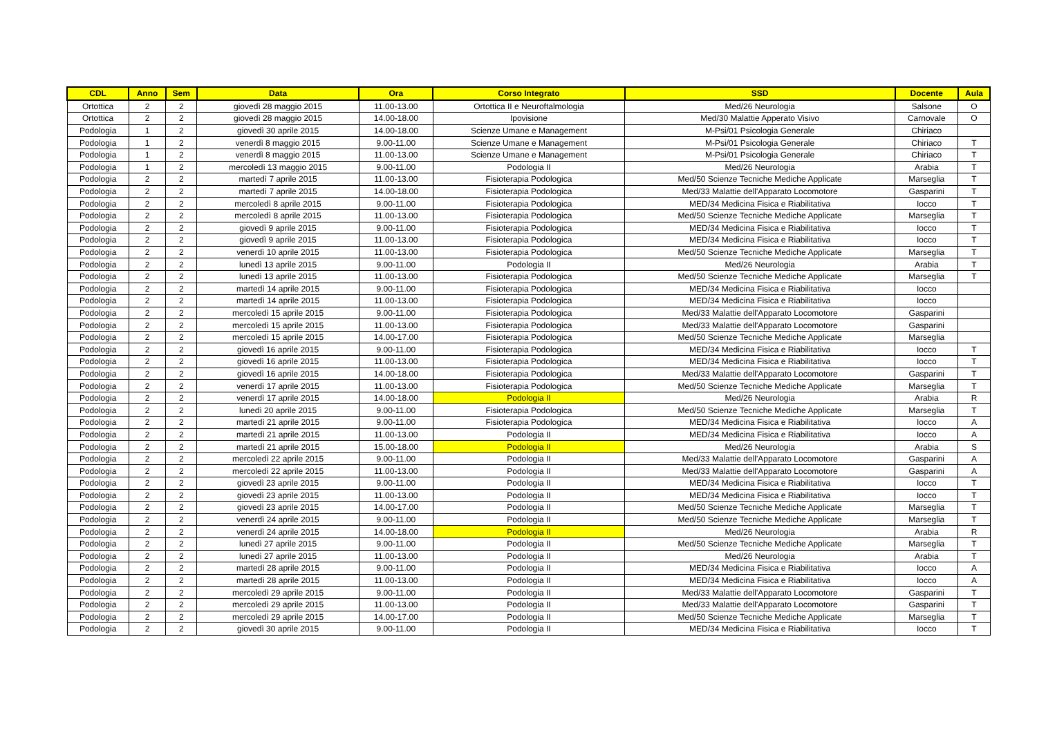| CDL | Anno | Sem | Data | Ora | Corso Integrato | SSD | Docente | Aula |
| --- | --- | --- | --- | --- | --- | --- | --- | --- |
| Ortottica | 2 | 2 | giovedì 28 maggio 2015 | 11.00-13.00 | Ortottica II e Neuroftalmologia | Med/26 Neurologia | Salsone | O |
| Ortottica | 2 | 2 | giovedì 28 maggio 2015 | 14.00-18.00 | Ipovisione | Med/30 Malattie Apperato Visivo | Carnovale | O |
| Podologia | 1 | 2 | giovedì 30 aprile 2015 | 14.00-18.00 | Scienze Umane e Management | M-Psi/01 Psicologia Generale | Chiriaco | |
| Podologia | 1 | 2 | venerdì 8 maggio 2015 | 9.00-11.00 | Scienze Umane e Management | M-Psi/01 Psicologia Generale | Chiriaco | T |
| Podologia | 1 | 2 | venerdì 8 maggio 2015 | 11.00-13.00 | Scienze Umane e Management | M-Psi/01 Psicologia Generale | Chiriaco | T |
| Podologia | 1 | 2 | mercoledì 13 maggio 2015 | 9.00-11.00 | Podologia II | Med/26 Neurologia | Arabia | T |
| Podologia | 2 | 2 | martedì 7 aprile 2015 | 11.00-13.00 | Fisioterapia Podologica | Med/50 Scienze Tecniche Mediche Applicate | Marseglia | T |
| Podologia | 2 | 2 | martedì 7 aprile 2015 | 14.00-18.00 | Fisioterapia Podologica | Med/33 Malattie dell'Apparato Locomotore | Gasparini | T |
| Podologia | 2 | 2 | mercoledì 8 aprile 2015 | 9.00-11.00 | Fisioterapia Podologica | MED/34 Medicina Fisica e Riabilitativa | Iocco | T |
| Podologia | 2 | 2 | mercoledì 8 aprile 2015 | 11.00-13.00 | Fisioterapia Podologica | Med/50 Scienze Tecniche Mediche Applicate | Marseglia | T |
| Podologia | 2 | 2 | giovedì 9 aprile 2015 | 9.00-11.00 | Fisioterapia Podologica | MED/34 Medicina Fisica e Riabilitativa | Iocco | T |
| Podologia | 2 | 2 | giovedì 9 aprile 2015 | 11.00-13.00 | Fisioterapia Podologica | MED/34 Medicina Fisica e Riabilitativa | Iocco | T |
| Podologia | 2 | 2 | venerdì 10 aprile 2015 | 11.00-13.00 | Fisioterapia Podologica | Med/50 Scienze Tecniche Mediche Applicate | Marseglia | T |
| Podologia | 2 | 2 | lunedì 13 aprile 2015 | 9.00-11.00 | Podologia II | Med/26 Neurologia | Arabia | T |
| Podologia | 2 | 2 | lunedì 13 aprile 2015 | 11.00-13.00 | Fisioterapia Podologica | Med/50 Scienze Tecniche Mediche Applicate | Marseglia | T |
| Podologia | 2 | 2 | martedì 14 aprile 2015 | 9.00-11.00 | Fisioterapia Podologica | MED/34 Medicina Fisica e Riabilitativa | Iocco | |
| Podologia | 2 | 2 | martedì 14 aprile 2015 | 11.00-13.00 | Fisioterapia Podologica | MED/34 Medicina Fisica e Riabilitativa | Iocco | |
| Podologia | 2 | 2 | mercoledì 15 aprile 2015 | 9.00-11.00 | Fisioterapia Podologica | Med/33 Malattie dell'Apparato Locomotore | Gasparini | |
| Podologia | 2 | 2 | mercoledì 15 aprile 2015 | 11.00-13.00 | Fisioterapia Podologica | Med/33 Malattie dell'Apparato Locomotore | Gasparini | |
| Podologia | 2 | 2 | mercoledì 15 aprile 2015 | 14.00-17.00 | Fisioterapia Podologica | Med/50 Scienze Tecniche Mediche Applicate | Marseglia | |
| Podologia | 2 | 2 | giovedì 16 aprile 2015 | 9.00-11.00 | Fisioterapia Podologica | MED/34 Medicina Fisica e Riabilitativa | Iocco | T |
| Podologia | 2 | 2 | giovedì 16 aprile 2015 | 11.00-13.00 | Fisioterapia Podologica | MED/34 Medicina Fisica e Riabilitativa | Iocco | T |
| Podologia | 2 | 2 | giovedì 16 aprile 2015 | 14.00-18.00 | Fisioterapia Podologica | Med/33 Malattie dell'Apparato Locomotore | Gasparini | T |
| Podologia | 2 | 2 | venerdì 17 aprile 2015 | 11.00-13.00 | Fisioterapia Podologica | Med/50 Scienze Tecniche Mediche Applicate | Marseglia | T |
| Podologia | 2 | 2 | venerdì 17 aprile 2015 | 14.00-18.00 | Podologia II | Med/26 Neurologia | Arabia | R |
| Podologia | 2 | 2 | lunedì 20 aprile 2015 | 9.00-11.00 | Fisioterapia Podologica | Med/50 Scienze Tecniche Mediche Applicate | Marseglia | T |
| Podologia | 2 | 2 | martedì 21 aprile 2015 | 9.00-11.00 | Fisioterapia Podologica | MED/34 Medicina Fisica e Riabilitativa | Iocco | A |
| Podologia | 2 | 2 | martedì 21 aprile 2015 | 11.00-13.00 | Podologia II | MED/34 Medicina Fisica e Riabilitativa | Iocco | A |
| Podologia | 2 | 2 | martedì 21 aprile 2015 | 15.00-18.00 | Podologia II | Med/26 Neurologia | Arabia | S |
| Podologia | 2 | 2 | mercoledì 22 aprile 2015 | 9.00-11.00 | Podologia II | Med/33 Malattie dell'Apparato Locomotore | Gasparini | A |
| Podologia | 2 | 2 | mercoledì 22 aprile 2015 | 11.00-13.00 | Podologia II | Med/33 Malattie dell'Apparato Locomotore | Gasparini | A |
| Podologia | 2 | 2 | giovedì 23 aprile 2015 | 9.00-11.00 | Podologia II | MED/34 Medicina Fisica e Riabilitativa | Iocco | T |
| Podologia | 2 | 2 | giovedì 23 aprile 2015 | 11.00-13.00 | Podologia II | MED/34 Medicina Fisica e Riabilitativa | Iocco | T |
| Podologia | 2 | 2 | giovedì 23 aprile 2015 | 14.00-17.00 | Podologia II | Med/50 Scienze Tecniche Mediche Applicate | Marseglia | T |
| Podologia | 2 | 2 | venerdì 24 aprile 2015 | 9.00-11.00 | Podologia II | Med/50 Scienze Tecniche Mediche Applicate | Marseglia | T |
| Podologia | 2 | 2 | venerdì 24 aprile 2015 | 14.00-18.00 | Podologia II | Med/26 Neurologia | Arabia | R |
| Podologia | 2 | 2 | lunedì 27 aprile 2015 | 9.00-11.00 | Podologia II | Med/50 Scienze Tecniche Mediche Applicate | Marseglia | T |
| Podologia | 2 | 2 | lunedì 27 aprile 2015 | 11.00-13.00 | Podologia II | Med/26 Neurologia | Arabia | T |
| Podologia | 2 | 2 | martedì 28 aprile 2015 | 9.00-11.00 | Podologia II | MED/34 Medicina Fisica e Riabilitativa | Iocco | A |
| Podologia | 2 | 2 | martedì 28 aprile 2015 | 11.00-13.00 | Podologia II | MED/34 Medicina Fisica e Riabilitativa | Iocco | A |
| Podologia | 2 | 2 | mercoledì 29 aprile 2015 | 9.00-11.00 | Podologia II | Med/33 Malattie dell'Apparato Locomotore | Gasparini | T |
| Podologia | 2 | 2 | mercoledì 29 aprile 2015 | 11.00-13.00 | Podologia II | Med/33 Malattie dell'Apparato Locomotore | Gasparini | T |
| Podologia | 2 | 2 | mercoledì 29 aprile 2015 | 14.00-17.00 | Podologia II | Med/50 Scienze Tecniche Mediche Applicate | Marseglia | T |
| Podologia | 2 | 2 | giovedì 30 aprile 2015 | 9.00-11.00 | Podologia II | MED/34 Medicina Fisica e Riabilitativa | Iocco | T |